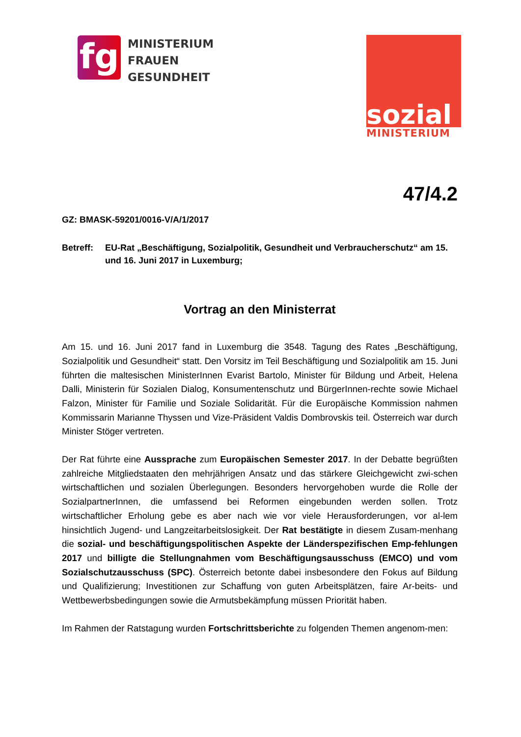fg
MINISTERIUM
FRAUEN
GESUNDHEIT
sozial
MINISTERIUM
47/4.2
GZ: BMASK-59201/0016-V/A/1/2017
Betreff: EU-Rat „Beschäftigung, Sozialpolitik, Gesundheit und Verbraucherschutz“ am 15. und 16. Juni 2017 in Luxemburg;
Vortrag an den Ministerrat
Am 15. und 16. Juni 2017 fand in Luxemburg die 3548. Tagung des Rates „Beschäftigung, Sozialpolitik und Gesundheit“ statt. Den Vorsitz im Teil Beschäftigung und Sozialpolitik am 15. Juni führten die maltesischen MinisterInnen Evarist Bartolo, Minister für Bildung und Arbeit, Helena Dalli, Ministerin für Sozialen Dialog, Konsumentenschutz und BürgerInnen-rechte sowie Michael Falzon, Minister für Familie und Soziale Solidarität. Für die Europäische Kommission nahmen Kommissarin Marianne Thyssen und Vize-Präsident Valdis Dombrovskis teil. Österreich war durch Minister Stöger vertreten.
Der Rat führte eine Aussprache zum Europäischen Semester 2017. In der Debatte begrüßten zahlreiche Mitgliedstaaten den mehrjährigen Ansatz und das stärkere Gleichgewicht zwi-schen wirtschaftlichen und sozialen Überlegungen. Besonders hervorgehoben wurde die Rolle der SozialpartnerInnen, die umfassend bei Reformen eingebunden werden sollen. Trotz wirtschaftlicher Erholung gebe es aber nach wie vor viele Herausforderungen, vor al-lem hinsichtlich Jugend- und Langzeitarbeitslosigkeit. Der Rat bestätigte in diesem Zusam-menhang die sozial- und beschäftigungspolitischen Aspekte der Länderspezifischen Emp-fehlungen 2017 und billigte die Stellungnahmen vom Beschäftigungsausschuss (EMCO) und vom Sozialschutzausschuss (SPC). Österreich betonte dabei insbesondere den Fokus auf Bildung und Qualifizierung; Investitionen zur Schaffung von guten Arbeitsplätzen, faire Ar-beits- und Wettbewerbsbedingungen sowie die Armutsbekämpfung müssen Priorität haben.
Im Rahmen der Ratstagung wurden Fortschrittsberichte zu folgenden Themen angenom-men: